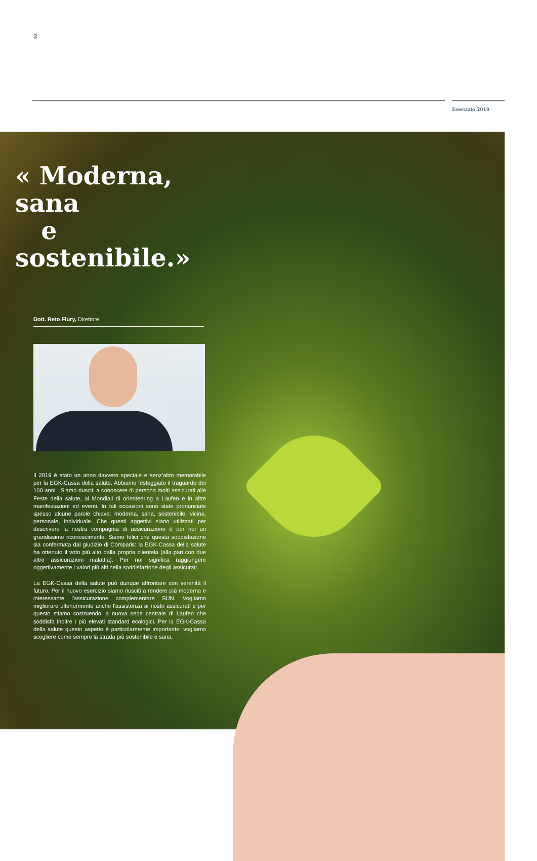3
Esercizio 2019
« Moderna, sana
e sostenibile.»
Dott. Reto Flury, Direttore
Il 2019 è stato un anno davvero speciale e senz'altro memorabile per la EGK-Cassa della salute. Abbiamo festeggiato il traguardo dei 100 anni . Siamo riusciti a conoscere di persona molti assicurati alle Feste della salute, ai Mondiali di orienteering a Laufen e in altre manifestazioni ed eventi. In tali occasioni sono state pronunciate spesso alcune parole chiave: moderna, sana, sostenibile, vicina, personale, individuale. Che questi aggettivi siano utilizzati per descrivere la nostra compagnia di assicurazione è per noi un grandissimo riconoscimento. Siamo felici che questa soddisfazione sia confermata dal giudizio di Comparis: la EGK-Cassa della salute ha ottenuto il voto più alto dalla propria clientela (alla pari con due altre assicurazioni malattia). Per noi significa raggiungere oggettivamente i valori più alti nella soddisfazione degli assicurati.
La EGK-Cassa della salute può dunque affrontare con serenità il futuro. Per il nuovo esercizio siamo riusciti a rendere più moderna e interessante l'assicurazione complementare SUN. Vogliamo migliorare ulteriormente anche l'assistenza ai nostri assicurati e per questo stiamo costruendo la nuova sede centrale di Laufen che soddisfa inoltre i più elevati standard ecologici. Per la EGK-Cassa della salute questo aspetto è particolarmente importante: vogliamo scegliere come sempre la strada più sostenibile e sana.